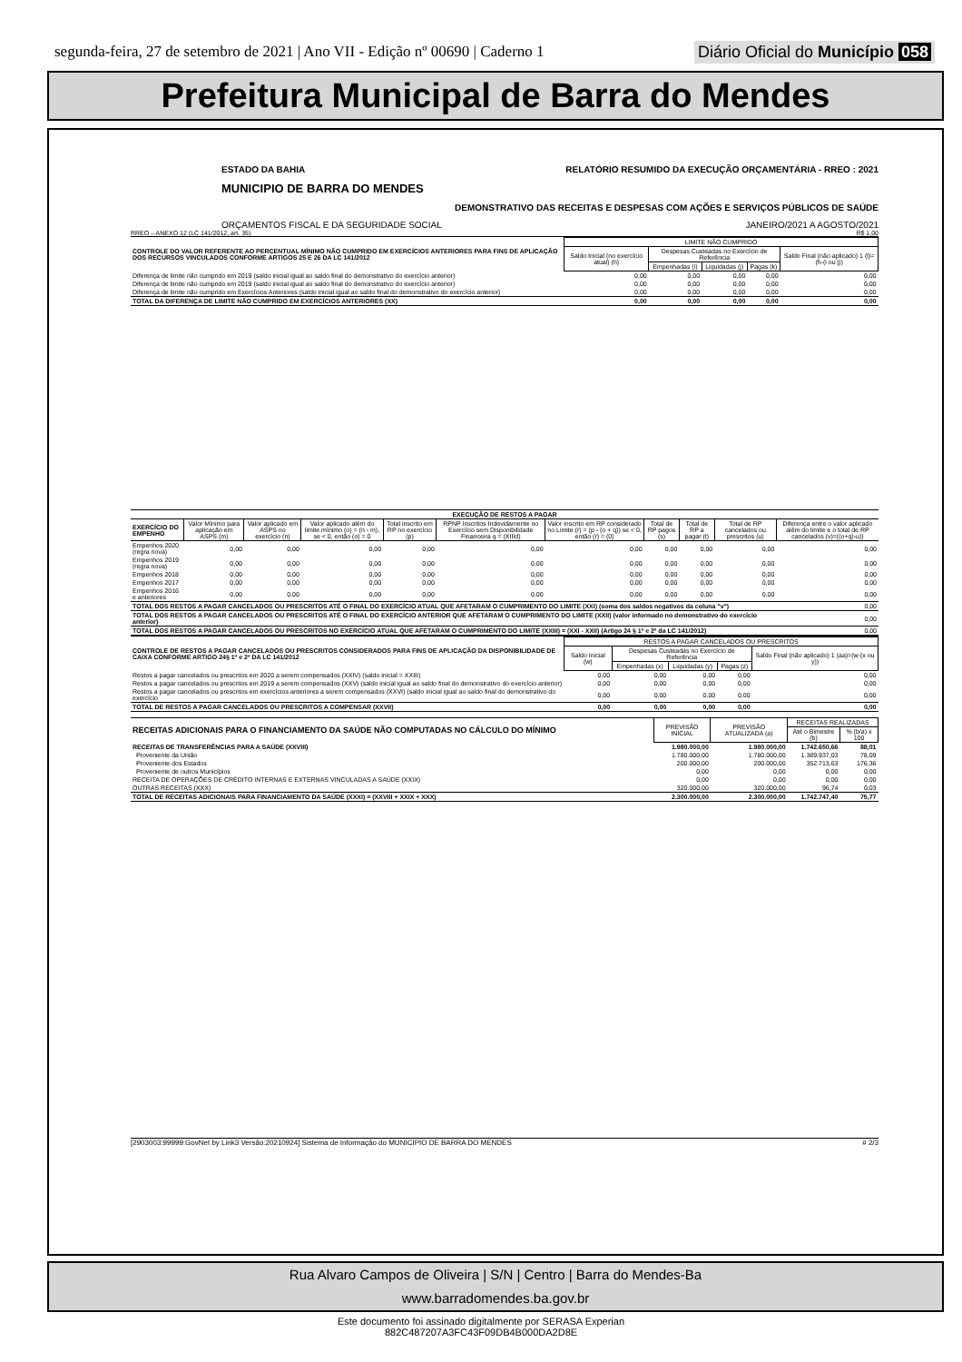segunda-feira, 27 de setembro de 2021 | Ano VII - Edição nº 00690 | Caderno 1 Diário Oficial do Município 058
Prefeitura Municipal de Barra do Mendes
ESTADO DA BAHIA RELATÓRIO RESUMIDO DA EXECUÇÃO ORÇAMENTÁRIA - RREO : 2021
MUNICIPIO DE BARRA DO MENDES
DEMONSTRATIVO DAS RECEITAS E DESPESAS COM AÇÕES E SERVIÇOS PÚBLICOS DE SAÚDE
ORÇAMENTOS FISCAL E DA SEGURIDADE SOCIAL JANEIRO/2021 A AGOSTO/2021
RREO – ANEXO 12 (LC 141/2012, art. 35) R$ 1,00
| CONTROLE DO VALOR REFERENTE AO PERCENTUAL MÍNIMO NÃO CUMPRIDO EM EXERCÍCIOS ANTERIORES PARA FINS DE APLICAÇÃO DOS RECURSOS VINCULADOS CONFORME ARTIGOS 25 E 26 DA LC 141/2012 | LIMITE NÃO CUMPRIDO | | | | |
| | Saldo Inicial (no exercício atual) (h) | Despesas Custeadas no Exercício de Referência | | | Saldo Final (não aplicado) 1 (l)=(h-(i ou j)) |
| | | Empenhadas (i) | Liquidadas (j) | Pagas (k) | |
| Diferença de limite não cumprido em 2019 (saldo inicial igual ao saldo final do demonstrativo do exercício anterior) | 0,00 | 0,00 | 0,00 | 0,00 | 0,00 |
| Diferença de limite não cumprido em 2019 (saldo inicial igual ao saldo final do demonstrativo do exercício anterior) | 0,00 | 0,00 | 0,00 | 0,00 | 0,00 |
| Diferença de limite não cumprido em Exercícios Anteriores (saldo inicial igual ao saldo final do demonstrativo do exercício anterior) | 0,00 | 0,00 | 0,00 | 0,00 | 0,00 |
| TOTAL DA DIFERENÇA DE LIMITE NÃO CUMPRIDO EM EXERCÍCIOS ANTERIORES (XX) | 0,00 | 0,00 | 0,00 | 0,00 | 0,00 |
| EXECUÇÃO DE RESTOS A PAGAR | | | | | | | | | | |
| --- | --- | --- | --- | --- | --- | --- | --- | --- | --- | --- |
| EXERCÍCIO DO EMPENHO | Valor Mínimo para aplicação em ASPS (m) | Valor aplicado em ASPS no exercício (n) | Valor aplicado além do limite mínimo (o) = (n - m), se < 0, então (o) = 0 | Total inscrito em RP no exercício (p) | RPNP Inscritos Indevidamente no Exercício sem Disponibilidade Financeira q = (XIIId) | Valor inscrito em RP considerado no Limite (r) = (p - (o + q)) se < 0, então (r) = (0) | Total de RP pagos (s) | Total de RP a pagar (t) | Total de RP cancelados ou prescritos (u) | Diferença entre o valor aplicado além do limite e o total de RP cancelados (v)=((o+q)-u)) |
| Empenhos 2020 (regra nova) | 0,00 | 0,00 | 0,00 | 0,00 | 0,00 | 0,00 | 0,00 | 0,00 | 0,00 | 0,00 |
| Empenhos 2019 (regra nova) | 0,00 | 0,00 | 0,00 | 0,00 | 0,00 | 0,00 | 0,00 | 0,00 | 0,00 | 0,00 |
| Empenhos 2018 | 0,00 | 0,00 | 0,00 | 0,00 | 0,00 | 0,00 | 0,00 | 0,00 | 0,00 | 0,00 |
| Empenhos 2017 | 0,00 | 0,00 | 0,00 | 0,00 | 0,00 | 0,00 | 0,00 | 0,00 | 0,00 | 0,00 |
| Empenhos 2016 e anteriores | 0,00 | 0,00 | 0,00 | 0,00 | 0,00 | 0,00 | 0,00 | 0,00 | 0,00 | 0,00 |
| TOTAL DOS RESTOS A PAGAR CANCELADOS OU PRESCRITOS ATÉ O FINAL DO EXERCÍCIO ATUAL QUE AFETARAM O CUMPRIMENTO DO LIMITE (XXI) (soma dos saldos negativos da coluna "v") | | | | | | | | | | 0,00 |
| TOTAL DOS RESTOS A PAGAR CANCELADOS OU PRESCRITOS ATÉ O FINAL DO EXERCÍCIO ANTERIOR QUE AFETARAM O CUMPRIMENTO DO LIMITE (XXII) (valor informado no demonstrativo do exercício anterior) | | | | | | | | | | 0,00 |
| TOTAL DOS RESTOS A PAGAR CANCELADOS OU PRESCRITOS NO EXERCÍCIO ATUAL QUE AFETARAM O CUMPRIMENTO DO LIMITE (XXIII) = (XXI - XXII) (Artigo 24 § 1º e 2º da LC 141/2012) | | | | | | | | | | 0,00 |
| CONTROLE DE RESTOS A PAGAR CANCELADOS OU PRESCRITOS CONSIDERADOS PARA FINS DE APLICAÇÃO DA DISPONIBILIDADE DE CAIXA CONFORME ARTIGO 24§ 1º e 2º DA LC 141/2012 | RESTOS A PAGAR CANCELADOS OU PRESCRITOS | | | | |
| | Saldo Inicial (w) | Despesas Custeadas no Exercício de Referência | | | Saldo Final (não aplicado) 1 (aa)=(w-(x ou y)) |
| | | Empenhadas (x) | Liquidadas (y) | Pagas (z) | |
| Restos a pagar cancelados ou prescritos em 2020 a serem compensados (XXIV) (saldo inicial = XXIII) | 0,00 | 0,00 | 0,00 | 0,00 | 0,00 |
| Restos a pagar cancelados ou prescritos em 2019 a serem compensados (XXV) (saldo inicial igual ao saldo final do demonstrativo do exercício anterior) | 0,00 | 0,00 | 0,00 | 0,00 | 0,00 |
| Restos a pagar cancelados ou prescritos em exercícios anteriores a serem compensados (XXVI) (saldo inicial igual ao saldo final do demonstrativo do exercício | 0,00 | 0,00 | 0,00 | 0,00 | 0,00 |
| TOTAL DE RESTOS A PAGAR CANCELADOS OU PRESCRITOS A COMPENSAR (XXVII) | 0,00 | 0,00 | 0,00 | 0,00 | 0,00 |
| RECEITAS ADICIONAIS PARA O FINANCIAMENTO DA SAÚDE NÃO COMPUTADAS NO CÁLCULO DO MÍNIMO | PREVISÃO INICIAL | PREVISÃO ATUALIZADA (a) | RECEITAS REALIZADAS | |
| | | | Até o Bimestre (b) | % (b/a) x 100 |
| RECEITAS DE TRANSFERÊNCIAS PARA A SAÚDE (XXVIII) | 1.980.000,00 | 1.980.000,00 | 1.742.650,66 | 88,01 |
| Proveniente da União | 1.780.000,00 | 1.780.000,00 | 1.389.937,03 | 78,09 |
| Proveniente dos Estados | 200.000,00 | 200.000,00 | 352.713,63 | 176,36 |
| Proveniente de outros Municípios | 0,00 | 0,00 | 0,00 | 0,00 |
| RECEITA DE OPERAÇÕES DE CRÉDITO INTERNAS E EXTERNAS VINCULADAS A SAÚDE (XXIX) | 0,00 | 0,00 | 0,00 | 0,00 |
| OUTRAS RECEITAS (XXX) | 320.000,00 | 320.000,00 | 96,74 | 0,03 |
| TOTAL DE RECEITAS ADICIONAIS PARA FINANCIAMENTO DA SAÚDE (XXXI) = (XXVIII + XXIX + XXX) | 2.300.000,00 | 2.300.000,00 | 1.742.747,40 | 75,77 |
[2903003:99999:GovNet by Link3 Versão:20210924] Sistema de Informação do MUNICIPIO DE BARRA DO MENDES # 2/3
Rua Alvaro Campos de Oliveira | S/N | Centro | Barra do Mendes-Ba
www.barradomendes.ba.gov.br
Este documento foi assinado digitalmente por SERASA Experian
882C487207A3FC43F09DB4B000DA2D8E